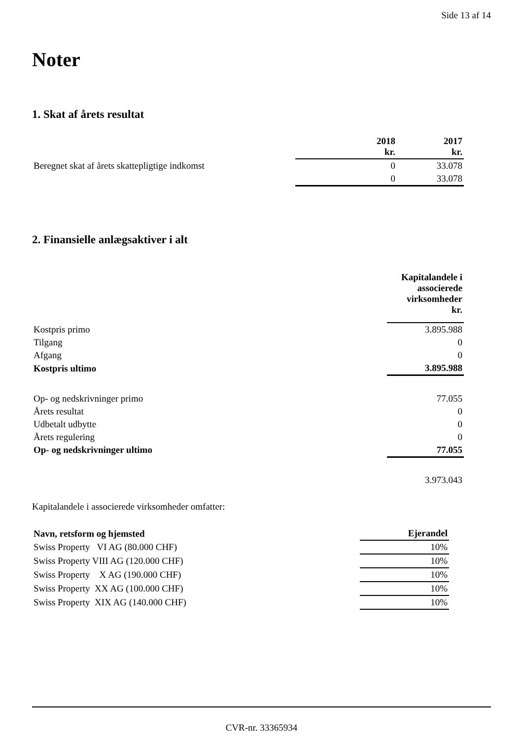Side 13 af 14
Noter
1. Skat af årets resultat
| | 2018 kr. | 2017 kr. |
| Beregnet skat af årets skattepligtige indkomst | 0 | 33.078 |
| | 0 | 33.078 |
2. Finansielle anlægsaktiver i alt
| | Kapitalandele i associerede virksomheder kr. |
| Kostpris primo | 3.895.988 |
| Tilgang | 0 |
| Afgang | 0 |
| Kostpris ultimo | 3.895.988 |
| Op- og nedskrivninger primo | 77.055 |
| Årets resultat | 0 |
| Udbetalt udbytte | 0 |
| Årets regulering | 0 |
| Op- og nedskrivninger ultimo | 77.055 |
| | 3.973.043 |
Kapitalandele i associerede virksomheder omfatter:
| Navn, retsform og hjemsted | Ejerandel |
| --- | --- |
| Swiss Property VI AG (80.000 CHF) | 10% |
| Swiss Property VIII AG (120.000 CHF) | 10% |
| Swiss Property X AG (190.000 CHF) | 10% |
| Swiss Property XX AG (100.000 CHF) | 10% |
| Swiss Property XIX AG (140.000 CHF) | 10% |
CVR-nr. 33365934